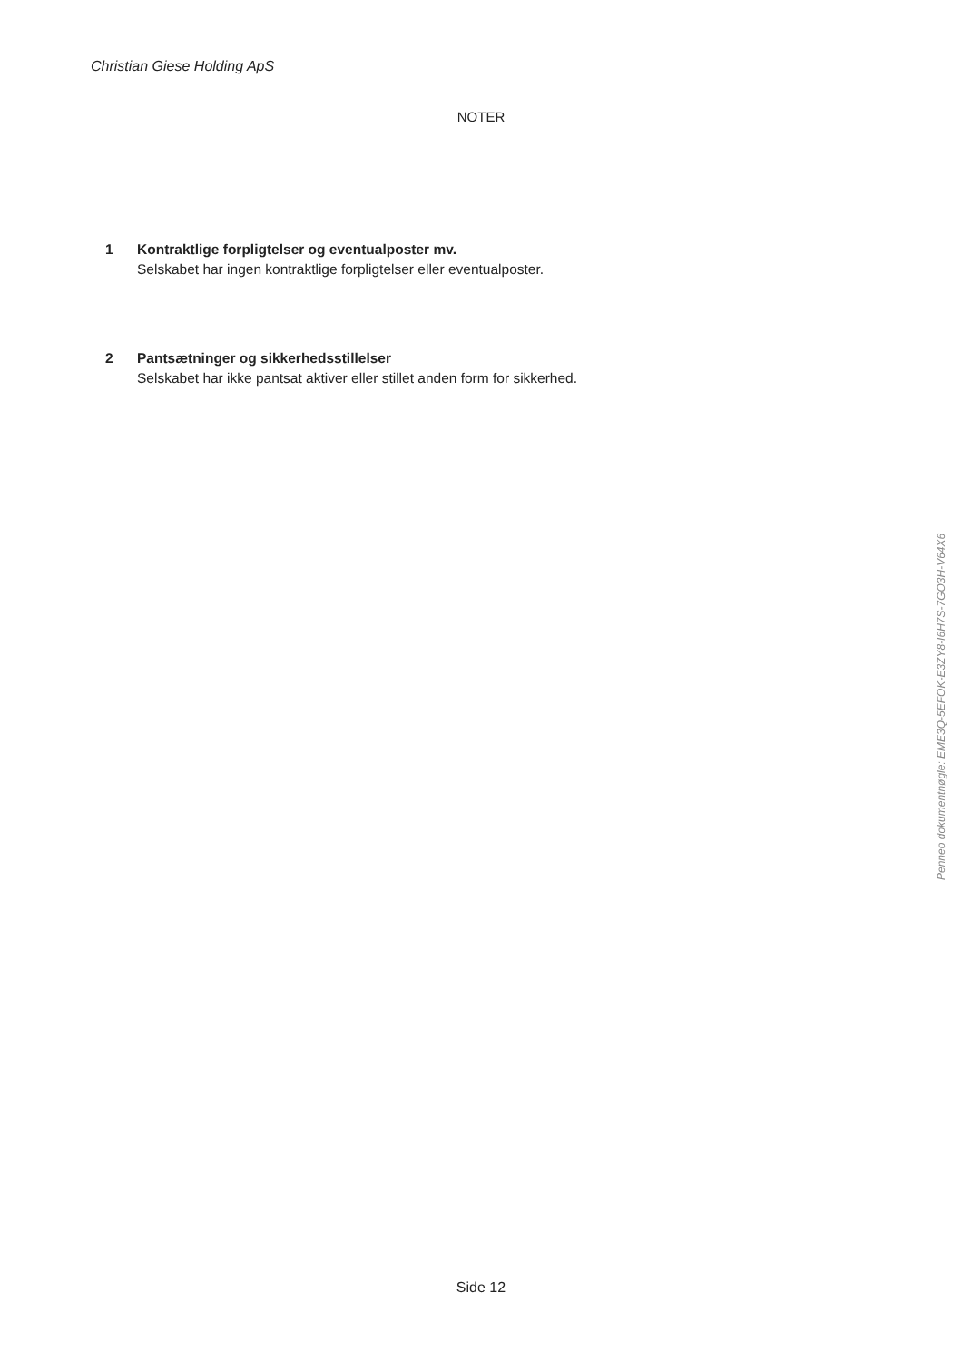Christian Giese Holding ApS
NOTER
1 Kontraktlige forpligtelser og eventualposter mv.
Selskabet har ingen kontraktlige forpligtelser eller eventualposter.
2 Pantsætninger og sikkerhedsstillelser
Selskabet har ikke pantsat aktiver eller stillet anden form for sikkerhed.
Penneo dokumentnøgle: EME3Q-5EFOK-E3ZY8-I6H7S-7GO3H-V64X6
Side 12